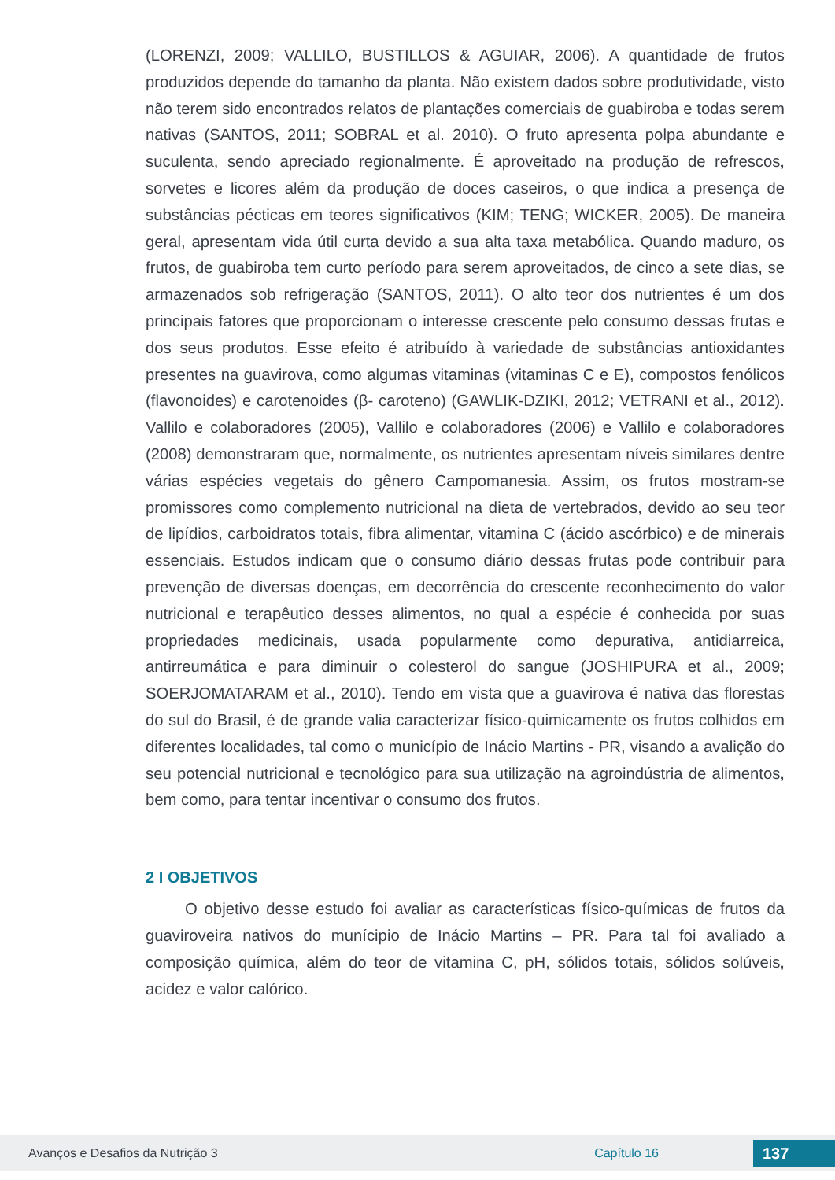(LORENZI, 2009; VALLILO, BUSTILLOS & AGUIAR, 2006). A quantidade de frutos produzidos depende do tamanho da planta. Não existem dados sobre produtividade, visto não terem sido encontrados relatos de plantações comerciais de guabiroba e todas serem nativas (SANTOS, 2011; SOBRAL et al. 2010). O fruto apresenta polpa abundante e suculenta, sendo apreciado regionalmente. É aproveitado na produção de refrescos, sorvetes e licores além da produção de doces caseiros, o que indica a presença de substâncias pécticas em teores significativos (KIM; TENG; WICKER, 2005). De maneira geral, apresentam vida útil curta devido a sua alta taxa metabólica. Quando maduro, os frutos, de guabiroba tem curto período para serem aproveitados, de cinco a sete dias, se armazenados sob refrigeração (SANTOS, 2011). O alto teor dos nutrientes é um dos principais fatores que proporcionam o interesse crescente pelo consumo dessas frutas e dos seus produtos. Esse efeito é atribuído à variedade de substâncias antioxidantes presentes na guavirova, como algumas vitaminas (vitaminas C e E), compostos fenólicos (flavonoides) e carotenoides (β- caroteno) (GAWLIK-DZIKI, 2012; VETRANI et al., 2012). Vallilo e colaboradores (2005), Vallilo e colaboradores (2006) e Vallilo e colaboradores (2008) demonstraram que, normalmente, os nutrientes apresentam níveis similares dentre várias espécies vegetais do gênero Campomanesia. Assim, os frutos mostram-se promissores como complemento nutricional na dieta de vertebrados, devido ao seu teor de lipídios, carboidratos totais, fibra alimentar, vitamina C (ácido ascórbico) e de minerais essenciais. Estudos indicam que o consumo diário dessas frutas pode contribuir para prevenção de diversas doenças, em decorrência do crescente reconhecimento do valor nutricional e terapêutico desses alimentos, no qual a espécie é conhecida por suas propriedades medicinais, usada popularmente como depurativa, antidiarreica, antirreumática e para diminuir o colesterol do sangue (JOSHIPURA et al., 2009; SOERJOMATARAM et al., 2010). Tendo em vista que a guavirova é nativa das florestas do sul do Brasil, é de grande valia caracterizar físico-quimicamente os frutos colhidos em diferentes localidades, tal como o município de Inácio Martins - PR, visando a avalição do seu potencial nutricional e tecnológico para sua utilização na agroindústria de alimentos, bem como, para tentar incentivar o consumo dos frutos.
2 I OBJETIVOS
O objetivo desse estudo foi avaliar as características físico-químicas de frutos da guaviroveira nativos do munícipio de Inácio Martins – PR. Para tal foi avaliado a composição química, além do teor de vitamina C, pH, sólidos totais, sólidos solúveis, acidez e valor calórico.
Avanços e Desafios da Nutrição 3 Capítulo 16 137